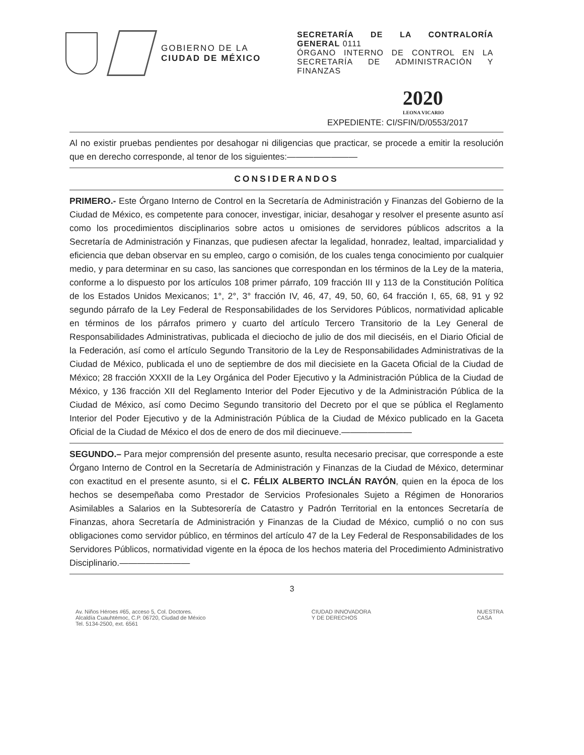GOBIERNO DE LA
CIUDAD DE MÉXICO
SECRETARÍA DE LA CONTRALORÍA GENERAL 0111
ÓRGANO INTERNO DE CONTROL EN LA SECRETARÍA DE ADMINISTRACIÓN Y FINANZAS
2020
LEONA VICARIO
EXPEDIENTE: CI/SFIN/D/0553/2017
Al no existir pruebas pendientes por desahogar ni diligencias que practicar, se procede a emitir la resolución que en derecho corresponde, al tenor de los siguientes:————————
CONSIDERANDOS
PRIMERO.- Este Órgano Interno de Control en la Secretaría de Administración y Finanzas del Gobierno de la Ciudad de México, es competente para conocer, investigar, iniciar, desahogar y resolver el presente asunto así como los procedimientos disciplinarios sobre actos u omisiones de servidores públicos adscritos a la Secretaría de Administración y Finanzas, que pudiesen afectar la legalidad, honradez, lealtad, imparcialidad y eficiencia que deban observar en su empleo, cargo o comisión, de los cuales tenga conocimiento por cualquier medio, y para determinar en su caso, las sanciones que correspondan en los términos de la Ley de la materia, conforme a lo dispuesto por los artículos 108 primer párrafo, 109 fracción III y 113 de la Constitución Política de los Estados Unidos Mexicanos; 1°, 2°, 3° fracción IV, 46, 47, 49, 50, 60, 64 fracción I, 65, 68, 91 y 92 segundo párrafo de la Ley Federal de Responsabilidades de los Servidores Públicos, normatividad aplicable en términos de los párrafos primero y cuarto del artículo Tercero Transitorio de la Ley General de Responsabilidades Administrativas, publicada el dieciocho de julio de dos mil dieciséis, en el Diario Oficial de la Federación, así como el artículo Segundo Transitorio de la Ley de Responsabilidades Administrativas de la Ciudad de México, publicada el uno de septiembre de dos mil diecisiete en la Gaceta Oficial de la Ciudad de México; 28 fracción XXXII de la Ley Orgánica del Poder Ejecutivo y la Administración Pública de la Ciudad de México, y 136 fracción XII del Reglamento Interior del Poder Ejecutivo y de la Administración Pública de la Ciudad de México, así como Decimo Segundo transitorio del Decreto por el que se pública el Reglamento Interior del Poder Ejecutivo y de la Administración Pública de la Ciudad de México publicado en la Gaceta Oficial de la Ciudad de México el dos de enero de dos mil diecinueve.————————
SEGUNDO.– Para mejor comprensión del presente asunto, resulta necesario precisar, que corresponde a este Órgano Interno de Control en la Secretaría de Administración y Finanzas de la Ciudad de México, determinar con exactitud en el presente asunto, si el C. FÉLIX ALBERTO INCLÁN RAYÓN, quien en la época de los hechos se desempeñaba como Prestador de Servicios Profesionales Sujeto a Régimen de Honorarios Asimilables a Salarios en la Subtesorería de Catastro y Padrón Territorial en la entonces Secretaría de Finanzas, ahora Secretaría de Administración y Finanzas de la Ciudad de México, cumplió o no con sus obligaciones como servidor público, en términos del artículo 47 de la Ley Federal de Responsabilidades de los Servidores Públicos, normatividad vigente en la época de los hechos materia del Procedimiento Administrativo Disciplinario.————————
3
Av. Niños Héroes #65, acceso 5, Col. Doctores.
Alcaldía Cuauhtémoc, C.P. 06720, Ciudad de México
Tel. 5134-2500, ext. 6561
CIUDAD INNOVADORA
Y DE DERECHOS
NUESTRA
CASA